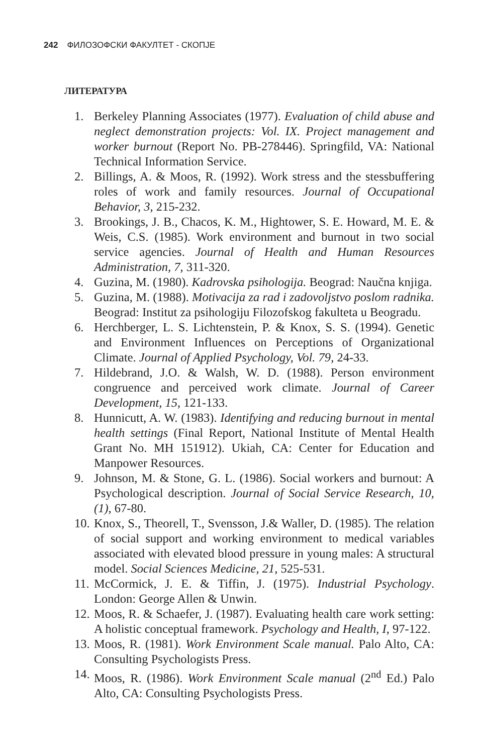242 ФИЛОЗОФСКИ ФАКУЛТЕТ - СКОПЈЕ
ЛИТЕРАТУРА
1. Berkeley Planning Associates (1977). Evaluation of child abuse and neglect demonstration projects: Vol. IX. Project management and worker burnout (Report No. PB-278446). Springfild, VA: National Technical Information Service.
2. Billings, A. & Moos, R. (1992). Work stress and the stessbuffering roles of work and family resources. Journal of Occupational Behavior, 3, 215-232.
3. Brookings, J. B., Chacos, K. M., Hightower, S. E. Howard, M. E. & Weis, C.S. (1985). Work environment and burnout in two social service agencies. Journal of Health and Human Resources Administration, 7, 311-320.
4. Guzina, M. (1980). Kadrovska psihologija. Beograd: Naučna knjiga.
5. Guzina, M. (1988). Motivacija za rad i zadovoljstvo poslom radnika. Beograd: Institut za psihologiju Filozofskog fakulteta u Beogradu.
6. Herchberger, L. S. Lichtenstein, P. & Knox, S. S. (1994). Genetic and Environment Influences on Perceptions of Organizational Climate. Journal of Applied Psychology, Vol. 79, 24-33.
7. Hildebrand, J.O. & Walsh, W. D. (1988). Person environment congruence and perceived work climate. Journal of Career Development, 15, 121-133.
8. Hunnicutt, A. W. (1983). Identifying and reducing burnout in mental health settings (Final Report, National Institute of Mental Health Grant No. MH 151912). Ukiah, CA: Center for Education and Manpower Resources.
9. Johnson, M. & Stone, G. L. (1986). Social workers and burnout: A Psychological description. Journal of Social Service Research, 10, (1), 67-80.
10.
Knox, S., Theorell, T., Svensson, J.& Waller, D. (1985). The relation of social support and working environment to medical variables associated with elevated blood pressure in young males: A structural model. Social Sciences Medicine, 21, 525-531.
11.
McCormick, J. E. & Tiffin, J. (1975). Industrial Psychology. London: George Allen & Unwin.
12.
Moos, R. & Schaefer, J. (1987). Evaluating health care work setting: A holistic conceptual framework. Psychology and Health, I, 97-122.
13.
Moos, R. (1981). Work Environment Scale manual. Palo Alto, CA: Consulting Psychologists Press.
14.
Moos, R. (1986). Work Environment Scale manual (2<sup>nd</sup> Ed.) Palo Alto, CA: Consulting Psychologists Press.